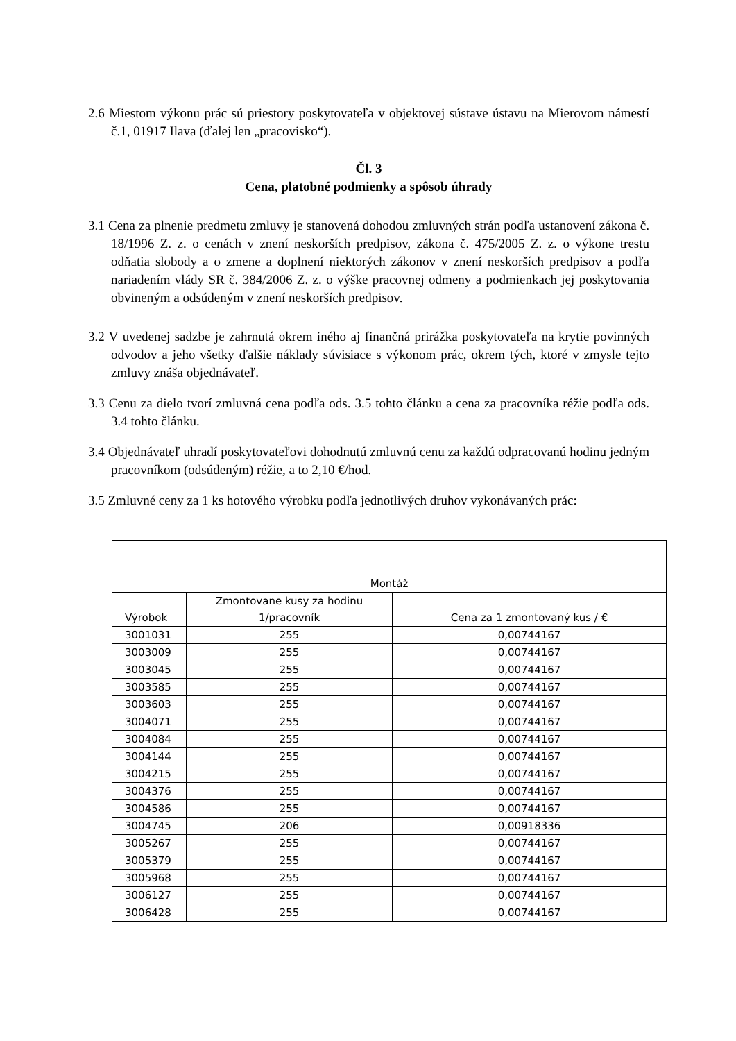2.6 Miestom výkonu prác sú priestory poskytovateľa v objektovej sústave ústavu na Mierovom námestí č.1, 01917 Ilava (ďalej len „pracovisko“).
Čl. 3
Cena, platobné podmienky a spôsob úhrady
3.1 Cena za plnenie predmetu zmluvy je stanovená dohodou zmluvných strán podľa ustanovení zákona č. 18/1996 Z. z. o cenách v znení neskorších predpisov, zákona č. 475/2005 Z. z. o výkone trestu odňatia slobody a o zmene a doplnení niektorých zákonov v znení neskorších predpisov a podľa nariadením vlády SR č. 384/2006 Z. z. o výške pracovnej odmeny a podmienkach jej poskytovania obvineným a odsúdeným v znení neskorších predpisov.
3.2 V uvedenej sadzbe je zahrnutá okrem iného aj finančná prirážka poskytovateľa na krytie povinných odvodov a jeho všetky ďalšie náklady súvisiace s výkonom prác, okrem tých, ktoré v zmysle tejto zmluvy znáša objednávateľ.
3.3 Cenu za dielo tvorí zmluvná cena podľa ods. 3.5 tohto článku a cena za pracovníka réžie podľa ods. 3.4 tohto článku.
3.4 Objednávateľ uhradí poskytovateľovi dohodnutú zmluvnú cenu za každú odpracovanú hodinu jedným pracovníkom (odsúdeným) réžie, a to 2,10 €/hod.
3.5 Zmluvné ceny za 1 ks hotového výrobku podľa jednotlivých druhov vykonávaných prác:
| Montáž | | |
| Výrobok | Zmontovane kusy za hodinu 1/pracovník | Cena za 1 zmontovaný kus / € |
| 3001031 | 255 | 0,00744167 |
| 3003009 | 255 | 0,00744167 |
| 3003045 | 255 | 0,00744167 |
| 3003585 | 255 | 0,00744167 |
| 3003603 | 255 | 0,00744167 |
| 3004071 | 255 | 0,00744167 |
| 3004084 | 255 | 0,00744167 |
| 3004144 | 255 | 0,00744167 |
| 3004215 | 255 | 0,00744167 |
| 3004376 | 255 | 0,00744167 |
| 3004586 | 255 | 0,00744167 |
| 3004745 | 206 | 0,00918336 |
| 3005267 | 255 | 0,00744167 |
| 3005379 | 255 | 0,00744167 |
| 3005968 | 255 | 0,00744167 |
| 3006127 | 255 | 0,00744167 |
| 3006428 | 255 | 0,00744167 |